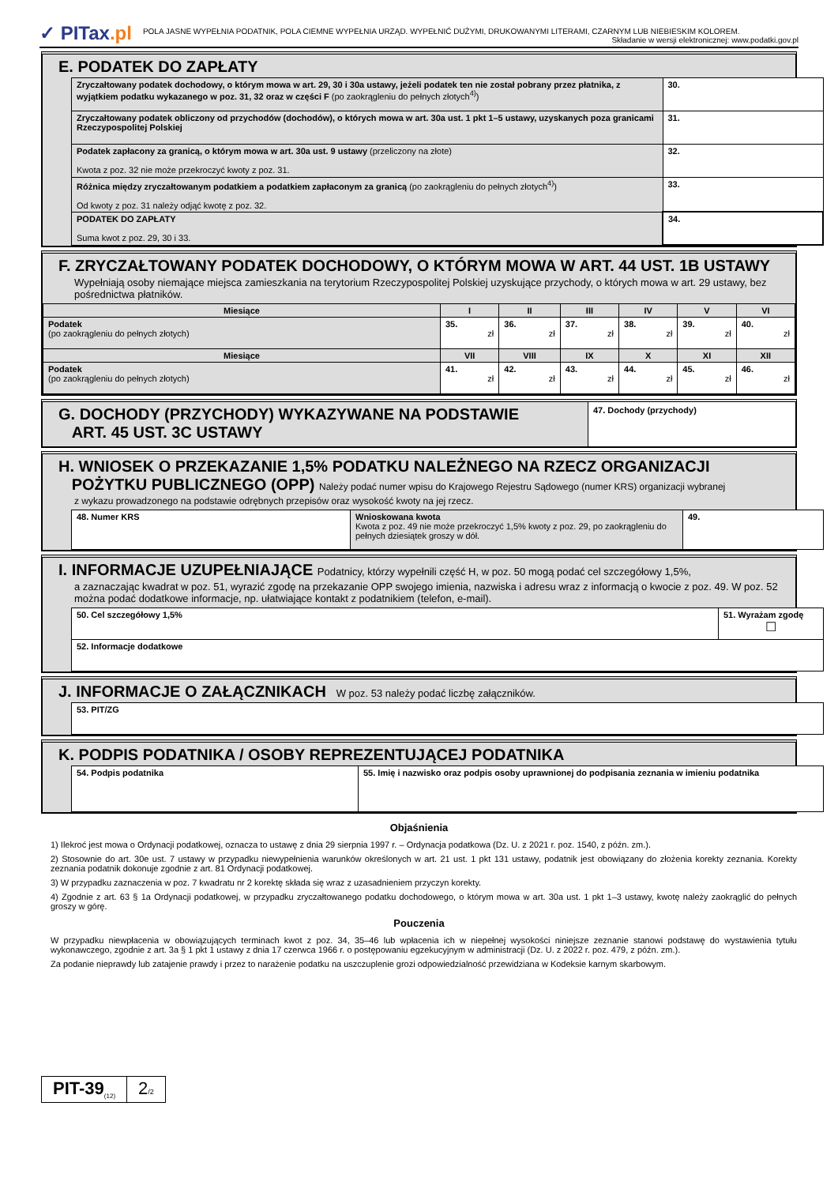✓ PITax.pl
POLA JASNE WYPEŁNIA PODATNIK, POLA CIEMNE WYPEŁNIA URZĄD. WYPEŁNIĆ DUŻYMI, DRUKOWANYMI LITERAMI, CZARNYM LUB NIEBIESKIM KOLOREM.
Składanie w wersji elektronicznej: www.podatki.gov.pl
E. PODATEK DO ZAPŁATY
| Zryczałtowany podatek dochodowy, o którym mowa w art. 29, 30 i 30a ustawy, jeżeli podatek ten nie został pobrany przez płatnika, z wyjątkiem podatku wykazanego w poz. 31, 32 oraz w części F (po zaokrągleniu do pełnych złotych<sup>4)</sup>) | 30. |
| Zryczałtowany podatek obliczony od przychodów (dochodów), o których mowa w art. 30a ust. 1 pkt 1–5 ustawy, uzyskanych poza granicami Rzeczypospolitej Polskiej | 31. |
| Podatek zapłacony za granicą, o którym mowa w art. 30a ust. 9 ustawy (przeliczony na złote) Kwota z poz. 32 nie może przekroczyć kwoty z poz. 31. | 32. |
| Różnica między zryczałtowanym podatkiem a podatkiem zapłaconym za granicą (po zaokrągleniu do pełnych złotych<sup>4)</sup>) Od kwoty z poz. 31 należy odjąć kwotę z poz. 32. | 33. |
| PODATEK DO ZAPŁATY Suma kwot z poz. 29, 30 i 33. | 34. |
F. ZRYCZAŁTOWANY PODATEK DOCHODOWY, O KTÓRYM MOWA W ART. 44 UST. 1B USTAWY
Wypełniają osoby niemające miejsca zamieszkania na terytorium Rzeczypospolitej Polskiej uzyskujące przychody, o których mowa w art. 29 ustawy, bez pośrednictwa płatników.
| Miesiące | I | II | III | IV | V | VI |
| --- | --- | --- | --- | --- | --- | --- |
| Podatek (po zaokrągleniu do pełnych złotych) | 35. zł | 36. zł | 37. zł | 38. zł | 39. zł | 40. zł |
| Miesiące | VII | VIII | IX | X | XI | XII |
| Podatek (po zaokrągleniu do pełnych złotych) | 41. zł | 42. zł | 43. zł | 44. zł | 45. zł | 46. zł |
G. DOCHODY (PRZYCHODY) WYKAZYWANE NA PODSTAWIE
ART. 45 UST. 3C USTAWY
47. Dochody (przychody)
H. WNIOSEK O PRZEKAZANIE 1,5% PODATKU NALEŻNEGO NA RZECZ ORGANIZACJI
POŻYTKU PUBLICZNEGO (OPP) Należy podać numer wpisu do Krajowego Rejestru Sądowego (numer KRS) organizacji wybranej
z wykazu prowadzonego na podstawie odrębnych przepisów oraz wysokość kwoty na jej rzecz.
| 48. Numer KRS | Wnioskowana kwota Kwota z poz. 49 nie może przekroczyć 1,5% kwoty z poz. 29, po zaokrągleniu do pełnych dziesiątek groszy w dół. | 49. |
I. INFORMACJE UZUPEŁNIAJĄCE Podatnicy, którzy wypełnili część H, w poz. 50 mogą podać cel szczegółowy 1,5%,
a zaznaczając kwadrat w poz. 51, wyrazić zgodę na przekazanie OPP swojego imienia, nazwiska i adresu wraz z informacją o kwocie z poz. 49. W poz. 52 można podać dodatkowe informacje, np. ułatwiające kontakt z podatnikiem (telefon, e-mail).
| 50. Cel szczegółowy 1,5% | 51. Wyrażam zgodę ☐ |
| 52. Informacje dodatkowe | |
J. INFORMACJE O ZAŁĄCZNIKACH W poz. 53 należy podać liczbę załączników.
| 53. PIT/ZG |
K. PODPIS PODATNIKA / OSOBY REPREZENTUJĄCEJ PODATNIKA
| 54. Podpis podatnika | 55. Imię i nazwisko oraz podpis osoby uprawnionej do podpisania zeznania w imieniu podatnika |
Objaśnienia
1) Ilekroć jest mowa o Ordynacji podatkowej, oznacza to ustawę z dnia 29 sierpnia 1997 r. – Ordynacja podatkowa (Dz. U. z 2021 r. poz. 1540, z późn. zm.).
2) Stosownie do art. 30e ust. 7 ustawy w przypadku niewypełnienia warunków określonych w art. 21 ust. 1 pkt 131 ustawy, podatnik jest obowiązany do złożenia korekty zeznania. Korekty zeznania podatnik dokonuje zgodnie z art. 81 Ordynacji podatkowej.
3) W przypadku zaznaczenia w poz. 7 kwadratu nr 2 korektę składa się wraz z uzasadnieniem przyczyn korekty.
4) Zgodnie z art. 63 § 1a Ordynacji podatkowej, w przypadku zryczałtowanego podatku dochodowego, o którym mowa w art. 30a ust. 1 pkt 1–3 ustawy, kwotę należy zaokrąglić do pełnych groszy w górę.
Pouczenia
W przypadku niewpłacenia w obowiązujących terminach kwot z poz. 34, 35–46 lub wpłacenia ich w niepełnej wysokości niniejsze zeznanie stanowi podstawę do wystawienia tytułu wykonawczego, zgodnie z art. 3a § 1 pkt 1 ustawy z dnia 17 czerwca 1966 r. o postępowaniu egzekucyjnym w administracji (Dz. U. z 2022 r. poz. 479, z późn. zm.).
Za podanie nieprawdy lub zatajenie prawdy i przez to narażenie podatku na uszczuplenie grozi odpowiedzialność przewidziana w Kodeksie karnym skarbowym.
PIT-39<sub>(12)</sub>
2/2